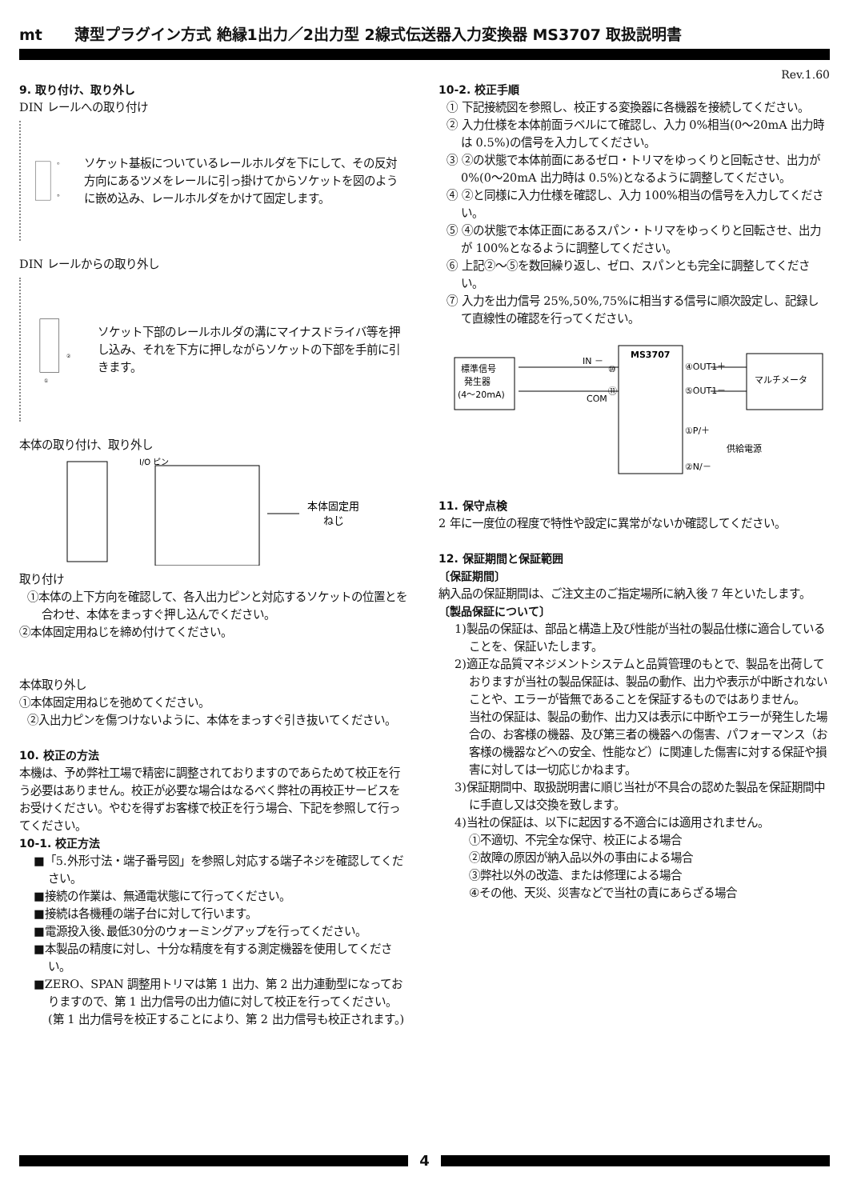mt 薄型プラグイン方式 絶縁1出力／2出力型 2線式伝送器入力変換器 MS3707 取扱説明書
Rev.1.60
9. 取り付け、取り外し
DIN レールへの取り付け
①
②
ソケット基板についているレールホルダを下にして、その反対方向にあるツメをレールに引っ掛けてからソケットを図のように嵌め込み、レールホルダをかけて固定します。
DIN レールからの取り外し
②
①
ソケット下部のレールホルダの溝にマイナスドライバ等を押し込み、それを下方に押しながらソケットの下部を手前に引きます。
本体の取り付け、取り外し
I/O ピン
本体固定用
ねじ
取り付け
①本体の上下方向を確認して、各入出力ピンと対応するソケットの位置とを合わせ、本体をまっすぐ押し込んでください。
②本体固定用ねじを締め付けてください。
本体取り外し
①本体固定用ねじを弛めてください。
②入出力ピンを傷つけないように、本体をまっすぐ引き抜いてください。
10. 校正の方法
本機は、予め弊社工場で精密に調整されておりますのであらためて校正を行う必要はありません。校正が必要な場合はなるべく弊社の再校正サービスをお受けください。やむを得ずお客様で校正を行う場合、下記を参照して行ってください。
10-1. 校正方法
■「5.外形寸法・端子番号図」を参照し対応する端子ネジを確認してください。
■接続の作業は、無通電状態にて行ってください。
■接続は各機種の端子台に対して行います。
■電源投入後､最低30分のウォーミングアップを行ってください。
■本製品の精度に対し、十分な精度を有する測定機器を使用してください。
■ZERO、SPAN 調整用トリマは第 1 出力、第 2 出力連動型になっておりますので、第 1 出力信号の出力値に対して校正を行ってください。(第 1 出力信号を校正することにより、第 2 出力信号も校正されます。)
10-2. 校正手順
① 下記接続図を参照し、校正する変換器に各機器を接続してください。
② 入力仕様を本体前面ラベルにて確認し、入力 0%相当(0～20mA 出力時は 0.5%)の信号を入力してください。
③ ②の状態で本体前面にあるゼロ・トリマをゆっくりと回転させ、出力が 0%(0～20mA 出力時は 0.5%)となるように調整してください。
④ ②と同様に入力仕様を確認し、入力 100%相当の信号を入力してください。
⑤ ④の状態で本体正面にあるスパン・トリマをゆっくりと回転させ、出力が 100%となるように調整してください。
⑥ 上記②～⑤を数回繰り返し、ゼロ、スパンとも完全に調整してください。
⑦ 入力を出力信号 25%,50%,75%に相当する信号に順次設定し、記録して直線性の確認を行ってください。
標準信号
発生器
(4～20mA)
MS3707
IN －
COM
⑩
⑪
④OUT1＋
⑤OUT1－
マルチメータ
①P/＋
②N/－
供給電源
11. 保守点検
2 年に一度位の程度で特性や設定に異常がないか確認してください。
12. 保証期間と保証範囲
〔保証期間〕
納入品の保証期間は、ご注文主のご指定場所に納入後 7 年といたします。
〔製品保証について〕
1)製品の保証は、部品と構造上及び性能が当社の製品仕様に適合していることを、保証いたします。
2)適正な品質マネジメントシステムと品質管理のもとで、製品を出荷しておりますが当社の製品保証は、製品の動作、出力や表示が中断されないことや、エラーが皆無であることを保証するものではありません。
当社の保証は、製品の動作、出力又は表示に中断やエラーが発生した場合の、お客様の機器、及び第三者の機器への傷害、パフォーマンス（お客様の機器などへの安全、性能など）に関連した傷害に対する保証や損害に対しては一切応じかねます。
3)保証期間中、取扱説明書に順じ当社が不具合の認めた製品を保証期間中に手直し又は交換を致します。
4)当社の保証は、以下に起因する不適合には適用されません。
①不適切、不完全な保守、校正による場合
②故障の原因が納入品以外の事由による場合
③弊社以外の改造、または修理による場合
④その他、天災、災害などで当社の責にあらざる場合
4